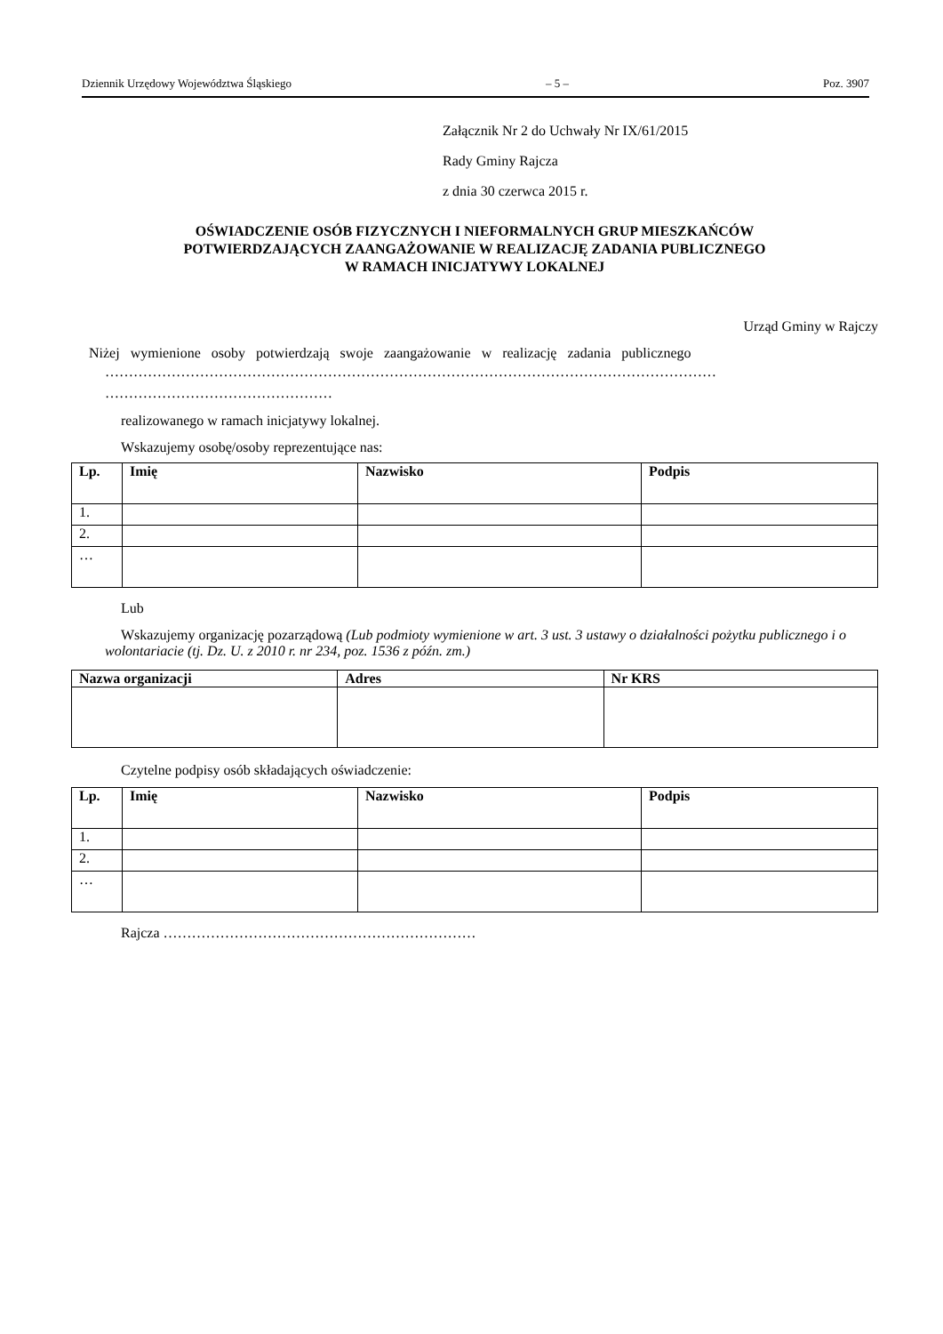Dziennik Urzędowy Województwa Śląskiego – 5 – Poz. 3907
Załącznik Nr 2 do Uchwały Nr IX/61/2015
Rady Gminy Rajcza
z dnia 30 czerwca 2015 r.
OŚWIADCZENIE OSÓB FIZYCZNYCH I NIEFORMALNYCH GRUP MIESZKAŃCÓW
POTWIERDZAJĄCYCH ZAANGAŻOWANIE W REALIZACJĘ ZADANIA PUBLICZNEGO
W RAMACH INICJATYWY LOKALNEJ
Urząd Gminy w Rajczy
Niżej wymienione osoby potwierdzają swoje zaangażowanie w realizację zadania publicznego
…………………………………………………………………………………………………………………
…………………………………………
realizowanego w ramach inicjatywy lokalnej.
Wskazujemy osobę/osoby reprezentujące nas:
| Lp. | Imię | Nazwisko | Podpis |
| --- | --- | --- | --- |
| 1. | | | |
| 2. | | | |
| … | | | |
Lub
Wskazujemy organizację pozarządową (Lub podmioty wymienione w art. 3 ust. 3 ustawy o działalności pożytku publicznego i o wolontariacie (tj. Dz. U. z 2010 r. nr 234, poz. 1536 z późn. zm.)
| Nazwa organizacji | Adres | Nr KRS |
| --- | --- | --- |
Czytelne podpisy osób składających oświadczenie:
| Lp. | Imię | Nazwisko | Podpis |
| --- | --- | --- | --- |
| 1. | | | |
| 2. | | | |
| … | | | |
Rajcza …………………………………………………………